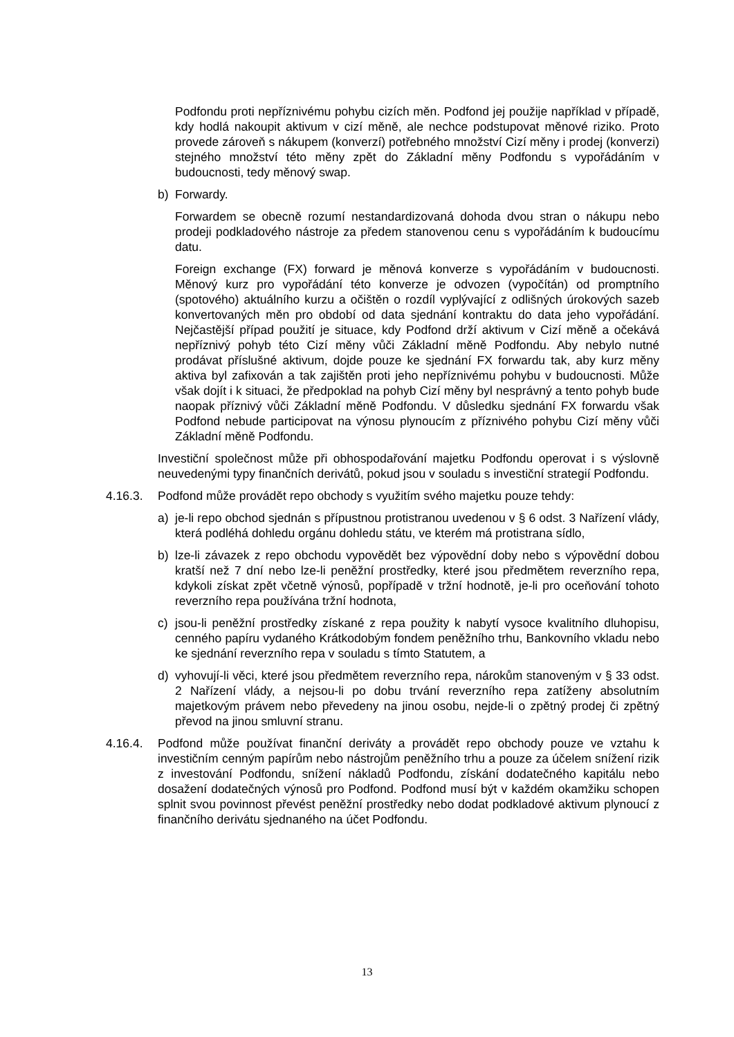Podfondu proti nepříznivému pohybu cizích měn. Podfond jej použije například v případě, kdy hodlá nakoupit aktivum v cizí měně, ale nechce podstupovat měnové riziko. Proto provede zároveň s nákupem (konverzí) potřebného množství Cizí měny i prodej (konverzi) stejného množství této měny zpět do Základní měny Podfondu s vypořádáním v budoucnosti, tedy měnový swap.
b) Forwardy.
Forwardem se obecně rozumí nestandardizovaná dohoda dvou stran o nákupu nebo prodeji podkladového nástroje za předem stanovenou cenu s vypořádáním k budoucímu datu.
Foreign exchange (FX) forward je měnová konverze s vypořádáním v budoucnosti. Měnový kurz pro vypořádání této konverze je odvozen (vypočítán) od promptního (spotového) aktuálního kurzu a očištěn o rozdíl vyplývající z odlišných úrokových sazeb konvertovaných měn pro období od data sjednání kontraktu do data jeho vypořádání. Nejčastější případ použití je situace, kdy Podfond drží aktivum v Cizí měně a očekává nepříznivý pohyb této Cizí měny vůči Základní měně Podfondu. Aby nebylo nutné prodávat příslušné aktivum, dojde pouze ke sjednání FX forwardu tak, aby kurz měny aktiva byl zafixován a tak zajištěn proti jeho nepříznivému pohybu v budoucnosti. Může však dojít i k situaci, že předpoklad na pohyb Cizí měny byl nesprávný a tento pohyb bude naopak příznivý vůči Základní měně Podfondu. V důsledku sjednání FX forwardu však Podfond nebude participovat na výnosu plynoucím z příznivého pohybu Cizí měny vůči Základní měně Podfondu.
Investiční společnost může při obhospodařování majetku Podfondu operovat i s výslovně neuvedenými typy finančních derivátů, pokud jsou v souladu s investiční strategií Podfondu.
4.16.3. Podfond může provádět repo obchody s využitím svého majetku pouze tehdy:
a) je-li repo obchod sjednán s přípustnou protistranou uvedenou v § 6 odst. 3 Nařízení vlády, která podléhá dohledu orgánu dohledu státu, ve kterém má protistrana sídlo,
b) lze-li závazek z repo obchodu vypovědět bez výpovědní doby nebo s výpovědní dobou kratší než 7 dní nebo lze-li peněžní prostředky, které jsou předmětem reverzního repa, kdykoli získat zpět včetně výnosů, popřípadě v tržní hodnotě, je-li pro oceňování tohoto reverzního repa používána tržní hodnota,
c) jsou-li peněžní prostředky získané z repa použity k nabytí vysoce kvalitního dluhopisu, cenného papíru vydaného Krátkodobým fondem peněžního trhu, Bankovního vkladu nebo ke sjednání reverzního repa v souladu s tímto Statutem, a
d) vyhovují-li věci, které jsou předmětem reverzního repa, nárokům stanoveným v § 33 odst. 2 Nařízení vlády, a nejsou-li po dobu trvání reverzního repa zatíženy absolutním majetkovým právem nebo převedeny na jinou osobu, nejde-li o zpětný prodej či zpětný převod na jinou smluvní stranu.
4.16.4. Podfond může používat finanční deriváty a provádět repo obchody pouze ve vztahu k investičním cenným papírům nebo nástrojům peněžního trhu a pouze za účelem snížení rizik z investování Podfondu, snížení nákladů Podfondu, získání dodatečného kapitálu nebo dosažení dodatečných výnosů pro Podfond. Podfond musí být v každém okamžiku schopen splnit svou povinnost převést peněžní prostředky nebo dodat podkladové aktivum plynoucí z finančního derivátu sjednaného na účet Podfondu.
13